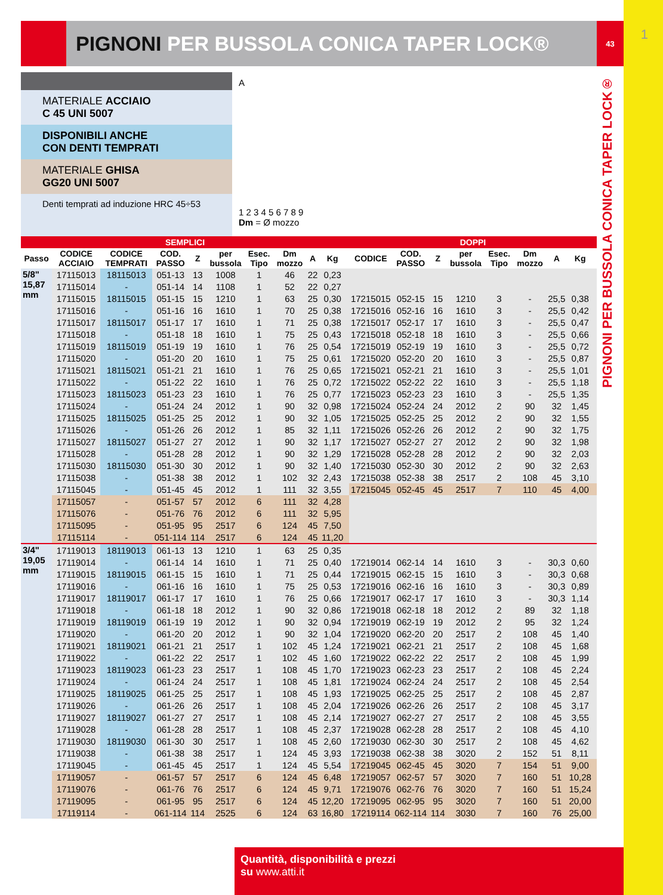PIGNONI PER BUSSOLA CONICA TAPER LOCK® 43
1
MATERIALE ACCIAIO
C 45 UNI 5007
DISPONIBILI ANCHE
CON DENTI TEMPRATI
MATERIALE GHISA
GG20 UNI 5007
Denti temprati ad induzione HRC 45÷53
A
1 2 3 4 5 6 7 8 9
Dm = Ø mozzo
PIGNONI PER BUSSOLA CONICA TAPER LOCK®
| SEMPLICI | | | | | | | | | | | DOPPI | | | | | | | | |
| --- | --- | --- | --- | --- | --- | --- | --- | --- | --- | --- | --- | --- | --- | --- | --- | --- | --- | --- | --- |
| Passo | CODICE ACCIAIO | CODICE TEMPRATI | COD. PASSO | Z | per bussola | Esec. Tipo | Dm mozzo | A | Kg | | CODICE | COD. PASSO | Z | per bussola | Esec. Tipo | Dm mozzo | A | Kg | |
| 5/8" 15,87 mm | 17115013 | 18115013 | 051-13 | 13 | 1008 | 1 | 46 | 22 | 0,23 | | | | | | | | | | |
| | 17115014 | - | 051-14 | 14 | 1108 | 1 | 52 | 22 | 0,27 | | | | | | | | | | |
| | 17115015 | 18115015 | 051-15 | 15 | 1210 | 1 | 63 | 25 | 0,30 | | 17215015 | 052-15 | 15 | 1210 | 3 | - | 25,5 | 0,38 | |
| | 17115016 | - | 051-16 | 16 | 1610 | 1 | 70 | 25 | 0,38 | | 17215016 | 052-16 | 16 | 1610 | 3 | - | 25,5 | 0,42 | |
| | 17115017 | 18115017 | 051-17 | 17 | 1610 | 1 | 71 | 25 | 0,38 | | 17215017 | 052-17 | 17 | 1610 | 3 | - | 25,5 | 0,47 | |
| | 17115018 | - | 051-18 | 18 | 1610 | 1 | 75 | 25 | 0,43 | | 17215018 | 052-18 | 18 | 1610 | 3 | - | 25,5 | 0,66 | |
| | 17115019 | 18115019 | 051-19 | 19 | 1610 | 1 | 76 | 25 | 0,54 | | 17215019 | 052-19 | 19 | 1610 | 3 | - | 25,5 | 0,72 | |
| | 17115020 | - | 051-20 | 20 | 1610 | 1 | 75 | 25 | 0,61 | | 17215020 | 052-20 | 20 | 1610 | 3 | - | 25,5 | 0,87 | |
| | 17115021 | 18115021 | 051-21 | 21 | 1610 | 1 | 76 | 25 | 0,65 | | 17215021 | 052-21 | 21 | 1610 | 3 | - | 25,5 | 1,01 | |
| | 17115022 | - | 051-22 | 22 | 1610 | 1 | 76 | 25 | 0,72 | | 17215022 | 052-22 | 22 | 1610 | 3 | - | 25,5 | 1,18 | |
| | 17115023 | 18115023 | 051-23 | 23 | 1610 | 1 | 76 | 25 | 0,77 | | 17215023 | 052-23 | 23 | 1610 | 3 | - | 25,5 | 1,35 | |
| | 17115024 | - | 051-24 | 24 | 2012 | 1 | 90 | 32 | 0,98 | | 17215024 | 052-24 | 24 | 2012 | 2 | 90 | 32 | 1,45 | |
| | 17115025 | 18115025 | 051-25 | 25 | 2012 | 1 | 90 | 32 | 1,05 | | 17215025 | 052-25 | 25 | 2012 | 2 | 90 | 32 | 1,55 | |
| | 17115026 | - | 051-26 | 26 | 2012 | 1 | 85 | 32 | 1,11 | | 17215026 | 052-26 | 26 | 2012 | 2 | 90 | 32 | 1,75 | |
| | 17115027 | 18115027 | 051-27 | 27 | 2012 | 1 | 90 | 32 | 1,17 | | 17215027 | 052-27 | 27 | 2012 | 2 | 90 | 32 | 1,98 | |
| | 17115028 | - | 051-28 | 28 | 2012 | 1 | 90 | 32 | 1,29 | | 17215028 | 052-28 | 28 | 2012 | 2 | 90 | 32 | 2,03 | |
| | 17115030 | 18115030 | 051-30 | 30 | 2012 | 1 | 90 | 32 | 1,40 | | 17215030 | 052-30 | 30 | 2012 | 2 | 90 | 32 | 2,63 | |
| | 17115038 | - | 051-38 | 38 | 2012 | 1 | 102 | 32 | 2,43 | | 17215038 | 052-38 | 38 | 2517 | 2 | 108 | 45 | 3,10 | |
| | 17115045 | - | 051-45 | 45 | 2012 | 1 | 111 | 32 | 3,55 | | 17215045 | 052-45 | 45 | 2517 | 7 | 110 | 45 | 4,00 | |
| | 17115057 | - | 051-57 | 57 | 2012 | 6 | 111 | 32 | 4,28 | | | | | | | | | | |
| | 17115076 | - | 051-76 | 76 | 2012 | 6 | 111 | 32 | 5,95 | | | | | | | | | | |
| | 17115095 | - | 051-95 | 95 | 2517 | 6 | 124 | 45 | 7,50 | | | | | | | | | | |
| | 17115114 | - | 051-114 | 114 | 2517 | 6 | 124 | 45 | 11,20 | | | | | | | | | | |
| 3/4" 19,05 mm | 17119013 | 18119013 | 061-13 | 13 | 1210 | 1 | 63 | 25 | 0,35 | | | | | | | | | | |
| | 17119014 | - | 061-14 | 14 | 1610 | 1 | 71 | 25 | 0,40 | | 17219014 | 062-14 | 14 | 1610 | 3 | - | 30,3 | 0,60 | |
| | 17119015 | 18119015 | 061-15 | 15 | 1610 | 1 | 71 | 25 | 0,44 | | 17219015 | 062-15 | 15 | 1610 | 3 | - | 30,3 | 0,68 | |
| | 17119016 | - | 061-16 | 16 | 1610 | 1 | 75 | 25 | 0,53 | | 17219016 | 062-16 | 16 | 1610 | 3 | - | 30,3 | 0,89 | |
| | 17119017 | 18119017 | 061-17 | 17 | 1610 | 1 | 76 | 25 | 0,66 | | 17219017 | 062-17 | 17 | 1610 | 3 | - | 30,3 | 1,14 | |
| | 17119018 | - | 061-18 | 18 | 2012 | 1 | 90 | 32 | 0,86 | | 17219018 | 062-18 | 18 | 2012 | 2 | 89 | 32 | 1,18 | |
| | 17119019 | 18119019 | 061-19 | 19 | 2012 | 1 | 90 | 32 | 0,94 | | 17219019 | 062-19 | 19 | 2012 | 2 | 95 | 32 | 1,24 | |
| | 17119020 | - | 061-20 | 20 | 2012 | 1 | 90 | 32 | 1,04 | | 17219020 | 062-20 | 20 | 2517 | 2 | 108 | 45 | 1,40 | |
| | 17119021 | 18119021 | 061-21 | 21 | 2517 | 1 | 102 | 45 | 1,24 | | 17219021 | 062-21 | 21 | 2517 | 2 | 108 | 45 | 1,68 | |
| | 17119022 | - | 061-22 | 22 | 2517 | 1 | 102 | 45 | 1,60 | | 17219022 | 062-22 | 22 | 2517 | 2 | 108 | 45 | 1,99 | |
| | 17119023 | 18119023 | 061-23 | 23 | 2517 | 1 | 108 | 45 | 1,70 | | 17219023 | 062-23 | 23 | 2517 | 2 | 108 | 45 | 2,24 | |
| | 17119024 | - | 061-24 | 24 | 2517 | 1 | 108 | 45 | 1,81 | | 17219024 | 062-24 | 24 | 2517 | 2 | 108 | 45 | 2,54 | |
| | 17119025 | 18119025 | 061-25 | 25 | 2517 | 1 | 108 | 45 | 1,93 | | 17219025 | 062-25 | 25 | 2517 | 2 | 108 | 45 | 2,87 | |
| | 17119026 | - | 061-26 | 26 | 2517 | 1 | 108 | 45 | 2,04 | | 17219026 | 062-26 | 26 | 2517 | 2 | 108 | 45 | 3,17 | |
| | 17119027 | 18119027 | 061-27 | 27 | 2517 | 1 | 108 | 45 | 2,14 | | 17219027 | 062-27 | 27 | 2517 | 2 | 108 | 45 | 3,55 | |
| | 17119028 | - | 061-28 | 28 | 2517 | 1 | 108 | 45 | 2,37 | | 17219028 | 062-28 | 28 | 2517 | 2 | 108 | 45 | 4,10 | |
| | 17119030 | 18119030 | 061-30 | 30 | 2517 | 1 | 108 | 45 | 2,60 | | 17219030 | 062-30 | 30 | 2517 | 2 | 108 | 45 | 4,62 | |
| | 17119038 | - | 061-38 | 38 | 2517 | 1 | 124 | 45 | 3,93 | | 17219038 | 062-38 | 38 | 3020 | 2 | 152 | 51 | 8,11 | |
| | 17119045 | - | 061-45 | 45 | 2517 | 1 | 124 | 45 | 5,54 | | 17219045 | 062-45 | 45 | 3020 | 7 | 154 | 51 | 9,00 | |
| | 17119057 | - | 061-57 | 57 | 2517 | 6 | 124 | 45 | 6,48 | | 17219057 | 062-57 | 57 | 3020 | 7 | 160 | 51 | 10,28 | |
| | 17119076 | - | 061-76 | 76 | 2517 | 6 | 124 | 45 | 9,71 | | 17219076 | 062-76 | 76 | 3020 | 7 | 160 | 51 | 15,24 | |
| | 17119095 | - | 061-95 | 95 | 2517 | 6 | 124 | 45 | 12,20 | | 17219095 | 062-95 | 95 | 3020 | 7 | 160 | 51 | 20,00 | |
| | 17119114 | - | 061-114 | 114 | 2525 | 6 | 124 | 63 | 16,80 | | 17219114 | 062-114 | 114 | 3030 | 7 | 160 | 76 | 25,00 | |
Quantità, disponibilità e prezzi
su www.atti.it